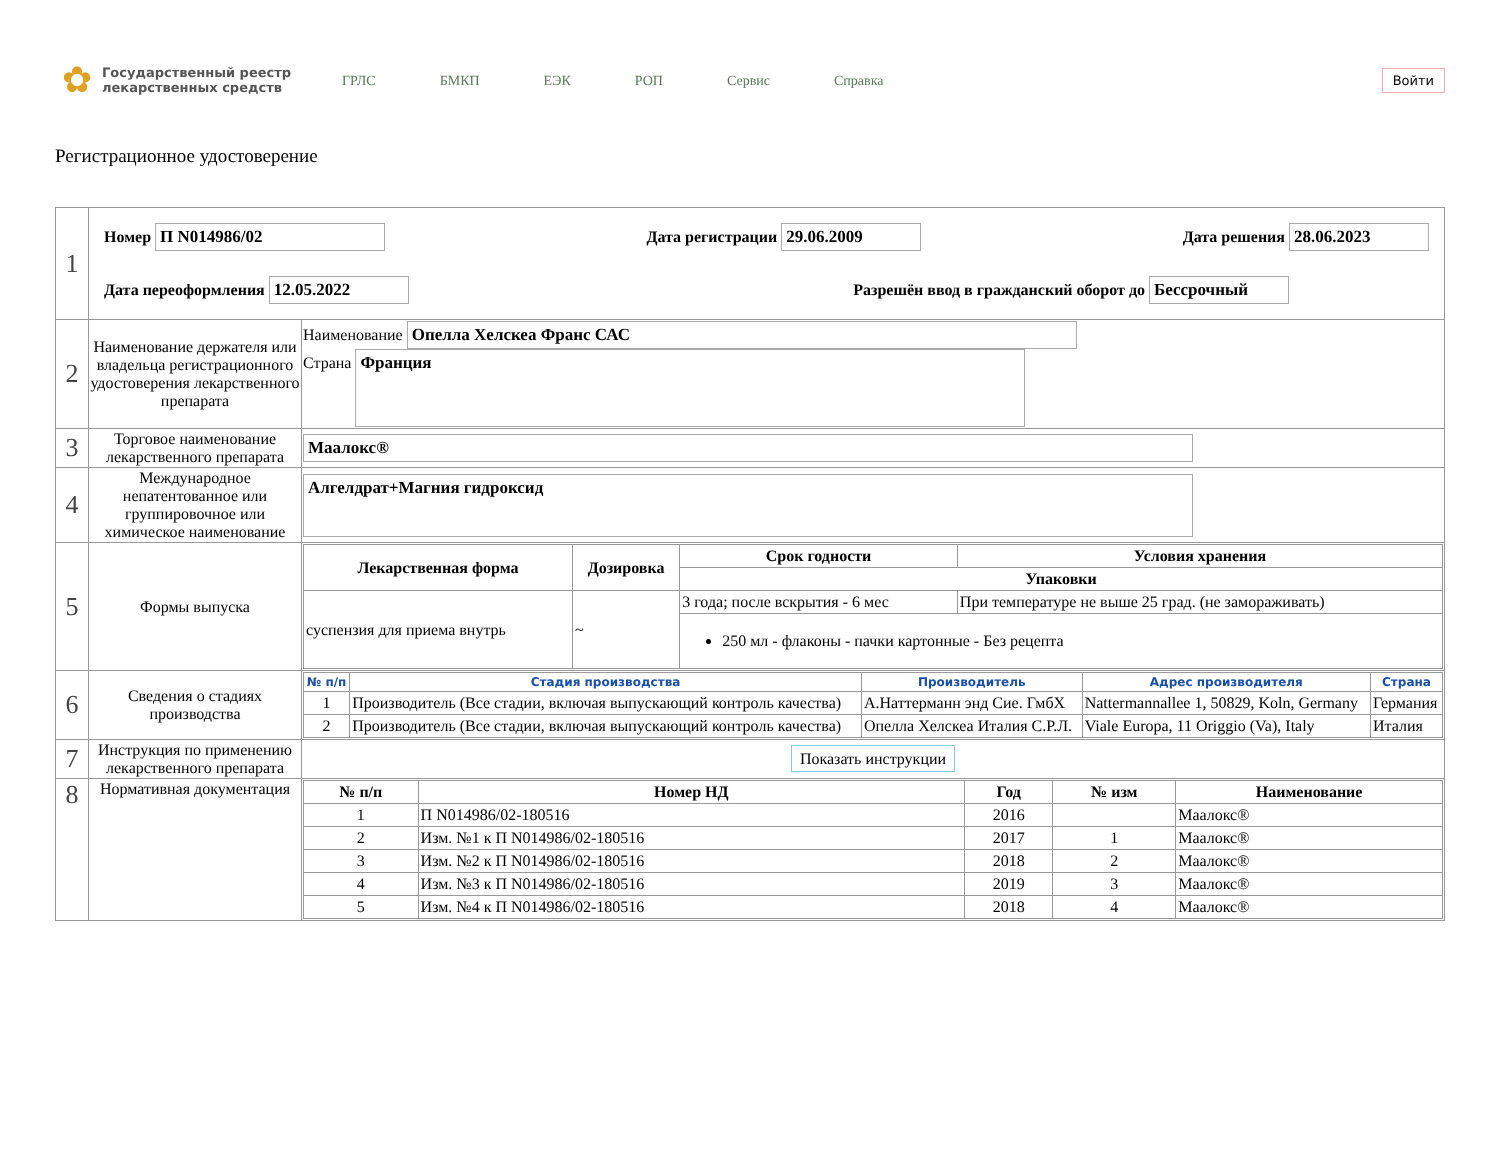✿
Государственный реестр лекарственных средств
ГРЛС БМКП ЕЭК РОП Сервис Справка
Войти
Регистрационное удостоверение
| 1 | Номер П N014986/02 Дата регистрации 29.06.2009 Дата решения 28.06.2023 Дата переоформления 12.05.2022 Разрешён ввод в гражданский оборот до Бессрочный | |
| 2 | Наименование держателя или владельца регистрационного удостоверения лекарственного препарата | Наименование Опелла Хелскеа Франс САС Страна Франция |
| 3 | Торговое наименование лекарственного препарата | Маалокс® |
| 4 | Международное непатентованное или группировочное или химическое наименование | Алгелдрат+Магния гидроксид |
| 5 | Формы выпуска | / Лекарственная форма / Дозировка / Срок годности / Условия хранения / / --- / --- / --- / --- / / / / Упаковки / / / суспензия для приема внутрь / ~ / 3 года; после вскрытия - 6 мес / При температуре не выше 25 град. (не замораживать) / / / / 250 мл - флаконы - пачки картонные - Без рецепта / / |
| 6 | Сведения о стадиях производства | / № п/п / Стадия производства / Производитель / Адрес производителя / Страна / / --- / --- / --- / --- / --- / / 1 / Производитель (Все стадии, включая выпускающий контроль качества) / А.Наттерманн энд Сие. ГмбХ / Nattermannallee 1, 50829, Koln, Germany / Германия / / 2 / Производитель (Все стадии, включая выпускающий контроль качества) / Опелла Хелскеа Италия С.Р.Л. / Viale Europa, 11 Origgio (Va), Italy / Италия / |
| 7 | Инструкция по применению лекарственного препарата | Показать инструкции |
| 8 | Нормативная документация | / № п/п / Номер НД / Год / № изм / Наименование / / --- / --- / --- / --- / --- / / 1 / П N014986/02-180516 / 2016 / / Маалокс® / / 2 / Изм. №1 к П N014986/02-180516 / 2017 / 1 / Маалокс® / / 3 / Изм. №2 к П N014986/02-180516 / 2018 / 2 / Маалокс® / / 4 / Изм. №3 к П N014986/02-180516 / 2019 / 3 / Маалокс® / / 5 / Изм. №4 к П N014986/02-180516 / 2018 / 4 / Маалокс® / |